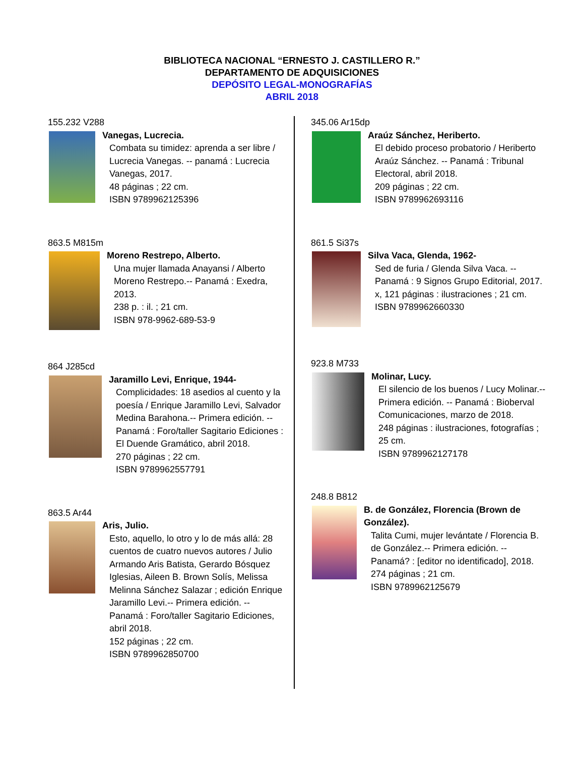BIBLIOTECA NACIONAL “ERNESTO J. CASTILLERO R.”
DEPARTAMENTO DE ADQUISICIONES
DEPÓSITO LEGAL-MONOGRAFÍAS
ABRIL 2018
155.232 V288
Vanegas, Lucrecia.
Combata su timidez: aprenda a ser libre / Lucrecia Vanegas. -- panamá : Lucrecia Vanegas, 2017.
48 páginas ; 22 cm.
ISBN 9789962125396
863.5 M815m
Moreno Restrepo, Alberto.
Una mujer llamada Anayansi / Alberto Moreno Restrepo.-- Panamá : Exedra, 2013.
238 p. : il. ; 21 cm.
ISBN 978-9962-689-53-9
864 J285cd
Jaramillo Levi, Enrique, 1944-
Complicidades: 18 asedios al cuento y la poesía / Enrique Jaramillo Levi, Salvador Medina Barahona.-- Primera edición. -- Panamá : Foro/taller Sagitario Ediciones : El Duende Gramático, abril 2018.
270 páginas ; 22 cm.
ISBN 9789962557791
863.5 Ar44
Aris, Julio.
Esto, aquello, lo otro y lo de más allá: 28 cuentos de cuatro nuevos autores / Julio Armando Aris Batista, Gerardo Bósquez Iglesias, Aileen B. Brown Solís, Melissa Melinna Sánchez Salazar ; edición Enrique Jaramillo Levi.-- Primera edición. -- Panamá : Foro/taller Sagitario Ediciones, abril 2018.
152 páginas ; 22 cm.
ISBN 9789962850700
345.06 Ar15dp
Araúz Sánchez, Heriberto.
El debido proceso probatorio / Heriberto Araúz Sánchez. -- Panamá : Tribunal Electoral, abril 2018.
209 páginas ; 22 cm.
ISBN 9789962693116
861.5 Si37s
Silva Vaca, Glenda, 1962-
Sed de furia / Glenda Silva Vaca. -- Panamá : 9 Signos Grupo Editorial, 2017.
x, 121 páginas : ilustraciones ; 21 cm.
ISBN 9789962660330
923.8 M733
Molinar, Lucy.
El silencio de los buenos / Lucy Molinar.-- Primera edición. -- Panamá : Bioberval Comunicaciones, marzo de 2018.
248 páginas : ilustraciones, fotografías ; 25 cm.
ISBN 9789962127178
248.8 B812
B. de González, Florencia (Brown de González).
Talita Cumi, mujer levántate / Florencia B. de González.-- Primera edición. -- Panamá? : [editor no identificado], 2018.
274 páginas ; 21 cm.
ISBN 9789962125679